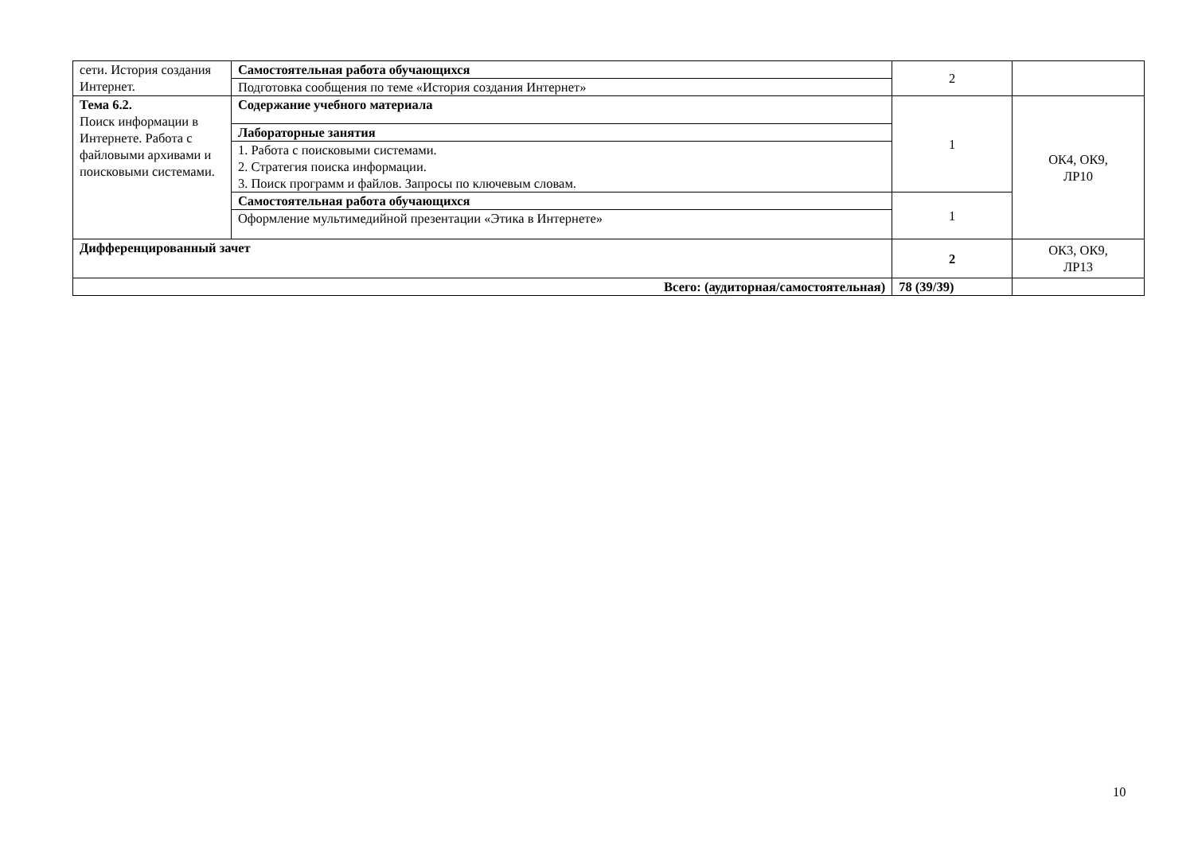| сети. История создания Интернет. | Самостоятельная работа обучающихся | 2 | |
| | Подготовка сообщения по теме «История создания Интернет» | | |
| Тема 6.2. Поиск информации в Интернете. Работа с файловыми архивами и поисковыми системами. | Содержание учебного материала | 1 | ОК4, ОК9, ЛР10 |
| | Лабораторные занятия | | |
| | 1. Работа с поисковыми системами. 2. Стратегия поиска информации. 3. Поиск программ и файлов. Запросы по ключевым словам. | | |
| | Самостоятельная работа обучающихся | 1 | |
| | Оформление мультимедийной презентации «Этика в Интернете» | | |
| Дифференцированный зачет | | 2 | ОК3, ОК9, ЛР13 |
| Всего: (аудиторная/самостоятельная) | | 78 (39/39) | |
10